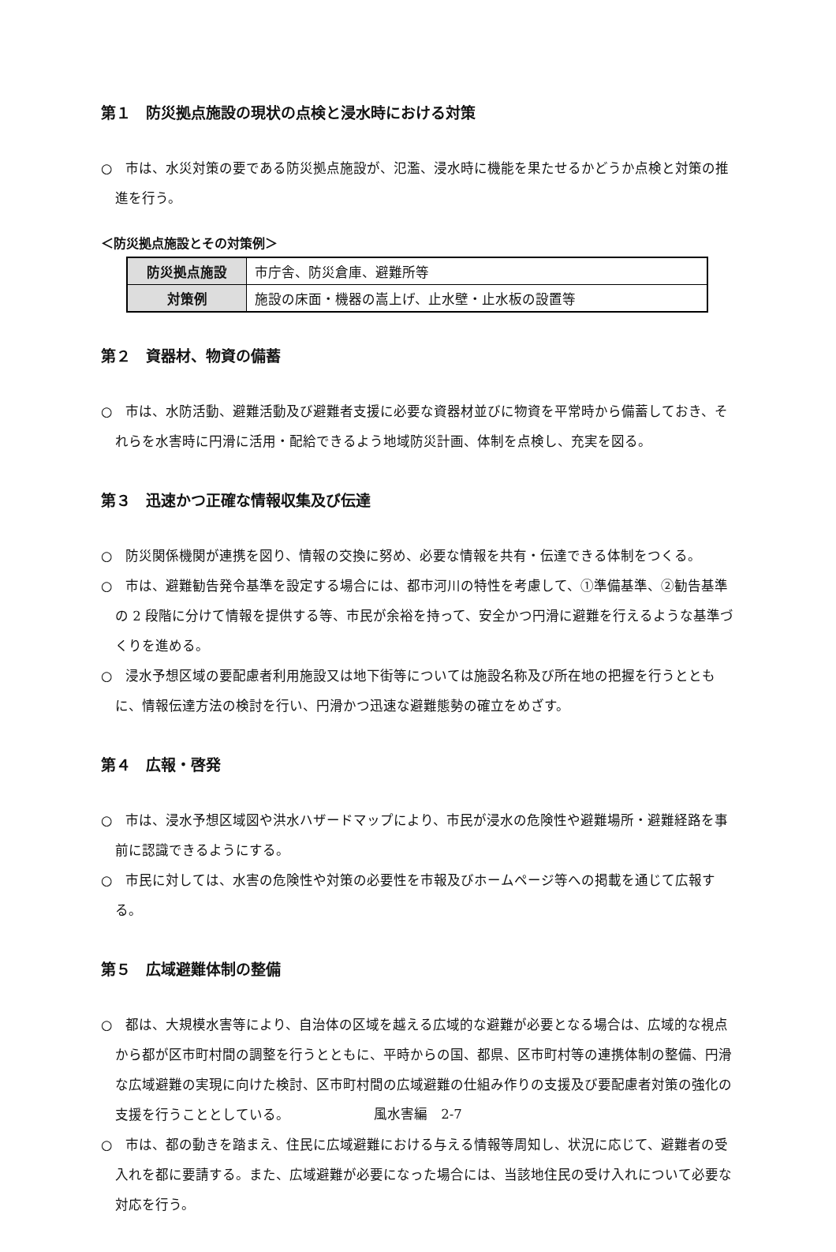第１　防災拠点施設の現状の点検と浸水時における対策
○　市は、水災対策の要である防災拠点施設が、氾濫、浸水時に機能を果たせるかどうか点検と対策の推進を行う。
＜防災拠点施設とその対策例＞
| 防災拠点施設 | 市庁舎、防災倉庫、避難所等 |
| 対策例 | 施設の床面・機器の嵩上げ、止水壁・止水板の設置等 |
第２　資器材、物資の備蓄
○　市は、水防活動、避難活動及び避難者支援に必要な資器材並びに物資を平常時から備蓄しておき、それらを水害時に円滑に活用・配給できるよう地域防災計画、体制を点検し、充実を図る。
第３　迅速かつ正確な情報収集及び伝達
○　防災関係機関が連携を図り、情報の交換に努め、必要な情報を共有・伝達できる体制をつくる。
○　市は、避難勧告発令基準を設定する場合には、都市河川の特性を考慮して、①準備基準、②勧告基準の 2 段階に分けて情報を提供する等、市民が余裕を持って、安全かつ円滑に避難を行えるような基準づくりを進める。
○　浸水予想区域の要配慮者利用施設又は地下街等については施設名称及び所在地の把握を行うとともに、情報伝達方法の検討を行い、円滑かつ迅速な避難態勢の確立をめざす。
第４　広報・啓発
○　市は、浸水予想区域図や洪水ハザードマップにより、市民が浸水の危険性や避難場所・避難経路を事前に認識できるようにする。
○　市民に対しては、水害の危険性や対策の必要性を市報及びホームページ等への掲載を通じて広報する。
第５　広域避難体制の整備
○　都は、大規模水害等により、自治体の区域を越える広域的な避難が必要となる場合は、広域的な視点から都が区市町村間の調整を行うとともに、平時からの国、都県、区市町村等の連携体制の整備、円滑な広域避難の実現に向けた検討、区市町村間の広域避難の仕組み作りの支援及び要配慮者対策の強化の支援を行うこととしている。
○　市は、都の動きを踏まえ、住民に広域避難における与える情報等周知し、状況に応じて、避難者の受入れを都に要請する。また、広域避難が必要になった場合には、当該地住民の受け入れについて必要な対応を行う。
風水害編　2-7